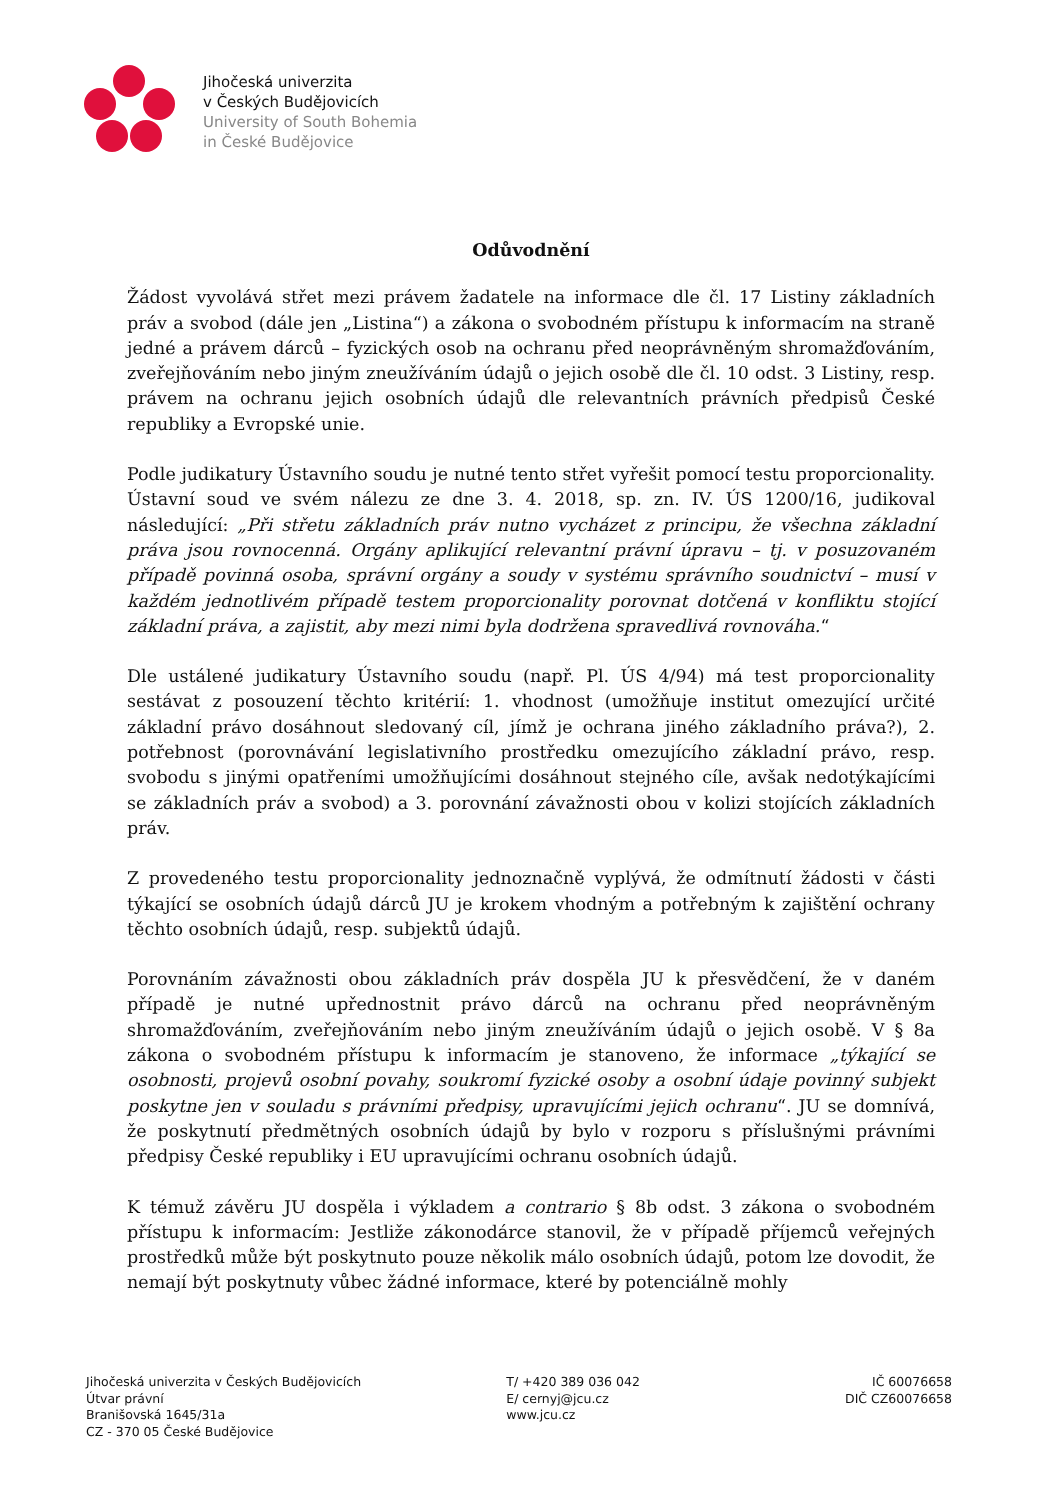Jihočeská univerzita
v Českých Budějovicích
University of South Bohemia
in České Budějovice
Odůvodnění
Žádost vyvolává střet mezi právem žadatele na informace dle čl. 17 Listiny základních práv a svobod (dále jen „Listina“) a zákona o svobodném přístupu k informacím na straně jedné a právem dárců – fyzických osob na ochranu před neoprávněným shromažďováním, zveřejňováním nebo jiným zneužíváním údajů o jejich osobě dle čl. 10 odst. 3 Listiny, resp. právem na ochranu jejich osobních údajů dle relevantních právních předpisů České republiky a Evropské unie.
Podle judikatury Ústavního soudu je nutné tento střet vyřešit pomocí testu proporcionality. Ústavní soud ve svém nálezu ze dne 3. 4. 2018, sp. zn. IV. ÚS 1200/16, judikoval následující: „Při střetu základních práv nutno vycházet z principu, že všechna základní práva jsou rovnocenná. Orgány aplikující relevantní právní úpravu – tj. v posuzovaném případě povinná osoba, správní orgány a soudy v systému správního soudnictví – musí v každém jednotlivém případě testem proporcionality porovnat dotčená v konfliktu stojící základní práva, a zajistit, aby mezi nimi byla dodržena spravedlivá rovnováha.“
Dle ustálené judikatury Ústavního soudu (např. Pl. ÚS 4/94) má test proporcionality sestávat z posouzení těchto kritérií: 1. vhodnost (umožňuje institut omezující určité základní právo dosáhnout sledovaný cíl, jímž je ochrana jiného základního práva?), 2. potřebnost (porovnávání legislativního prostředku omezujícího základní právo, resp. svobodu s jinými opatřeními umožňujícími dosáhnout stejného cíle, avšak nedotýkajícími se základních práv a svobod) a 3. porovnání závažnosti obou v kolizi stojících základních práv.
Z provedeného testu proporcionality jednoznačně vyplývá, že odmítnutí žádosti v části týkající se osobních údajů dárců JU je krokem vhodným a potřebným k zajištění ochrany těchto osobních údajů, resp. subjektů údajů.
Porovnáním závažnosti obou základních práv dospěla JU k přesvědčení, že v daném případě je nutné upřednostnit právo dárců na ochranu před neoprávněným shromažďováním, zveřejňováním nebo jiným zneužíváním údajů o jejich osobě. V § 8a zákona o svobodném přístupu k informacím je stanoveno, že informace „týkající se osobnosti, projevů osobní povahy, soukromí fyzické osoby a osobní údaje povinný subjekt poskytne jen v souladu s právními předpisy, upravujícími jejich ochranu“. JU se domnívá, že poskytnutí předmětných osobních údajů by bylo v rozporu s příslušnými právními předpisy České republiky i EU upravujícími ochranu osobních údajů.
K témuž závěru JU dospěla i výkladem a contrario § 8b odst. 3 zákona o svobodném přístupu k informacím: Jestliže zákonodárce stanovil, že v případě příjemců veřejných prostředků může být poskytnuto pouze několik málo osobních údajů, potom lze dovodit, že nemají být poskytnuty vůbec žádné informace, které by potenciálně mohly
Jihočeská univerzita v Českých Budějovicích
Útvar právní
Branišovská 1645/31a
CZ - 370 05 České Budějovice
T/ +420 389 036 042
E/ cernyj@jcu.cz
www.jcu.cz
IČ 60076658
DIČ CZ60076658